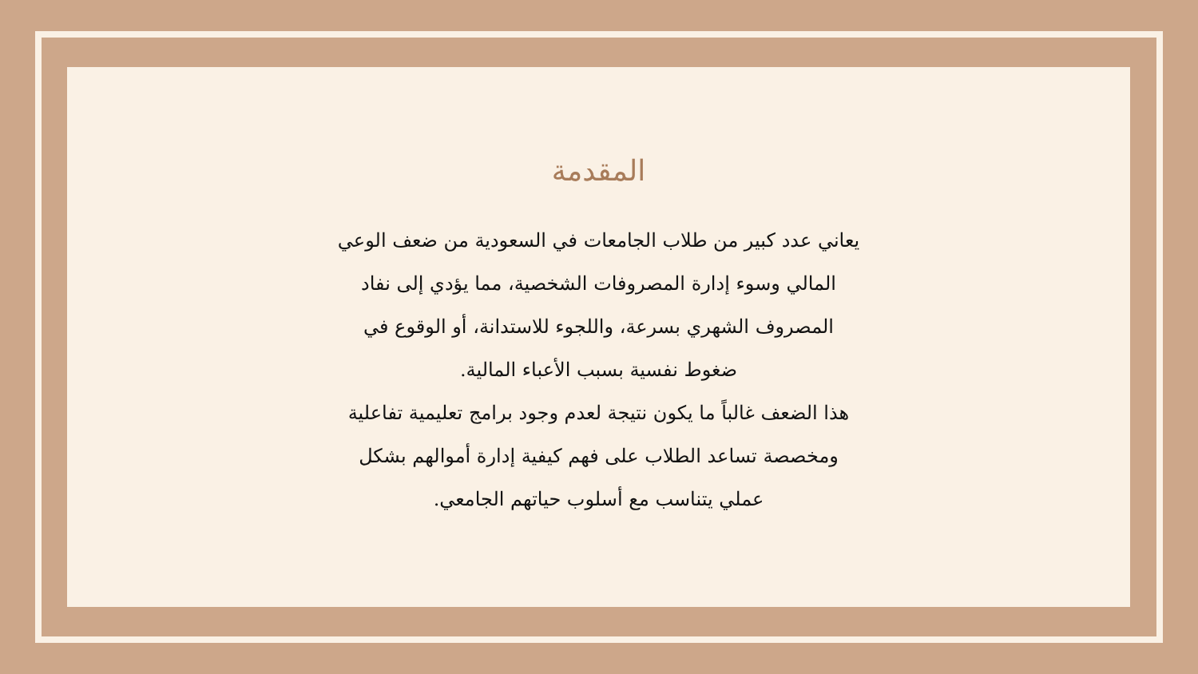المقدمة
يعاني عدد كبير من طلاب الجامعات في السعودية من ضعف الوعي المالي وسوء إدارة المصروفات الشخصية، مما يؤدي إلى نفاد المصروف الشهري بسرعة، واللجوء للاستدانة، أو الوقوع في ضغوط نفسية بسبب الأعباء المالية.
هذا الضعف غالباً ما يكون نتيجة لعدم وجود برامج تعليمية تفاعلية ومخصصة تساعد الطلاب على فهم كيفية إدارة أموالهم بشكل عملي يتناسب مع أسلوب حياتهم الجامعي.